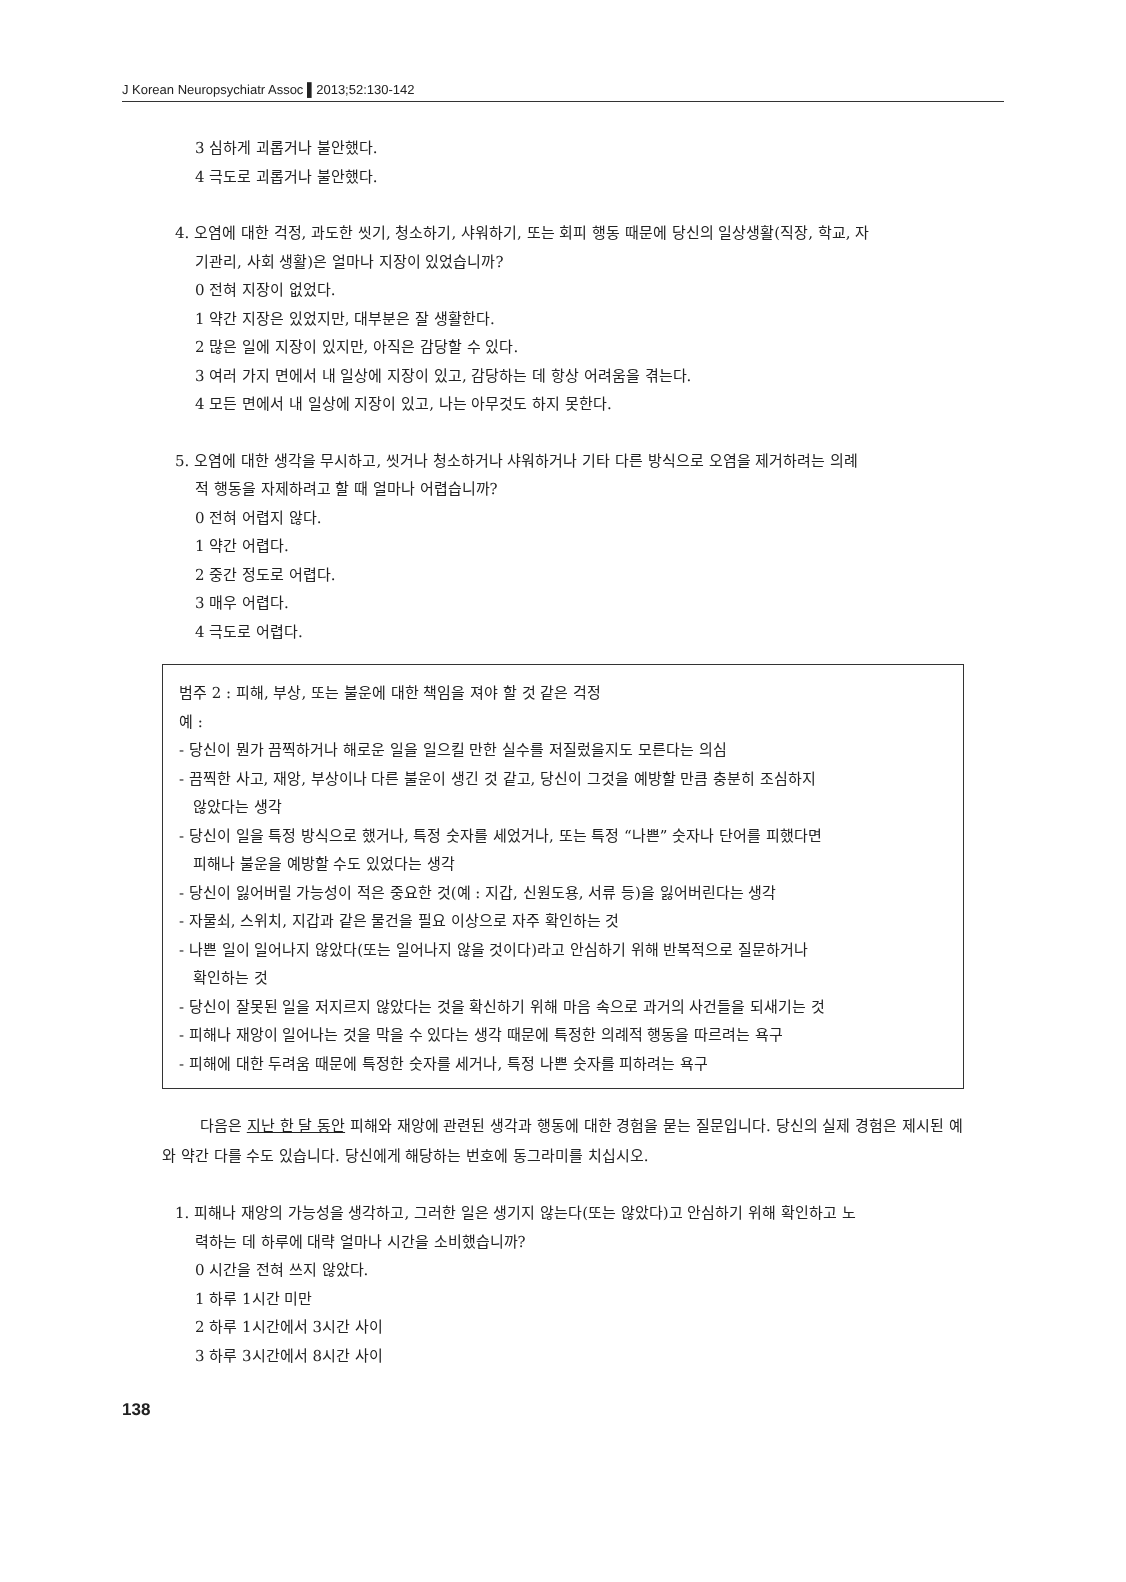J Korean Neuropsychiatr Assoc ▌2013;52:130-142
3 심하게 괴롭거나 불안했다.
4 극도로 괴롭거나 불안했다.
4. 오염에 대한 걱정, 과도한 씻기, 청소하기, 샤워하기, 또는 회피 행동 때문에 당신의 일상생활(직장, 학교, 자
기관리, 사회 생활)은 얼마나 지장이 있었습니까?
0 전혀 지장이 없었다.
1 약간 지장은 있었지만, 대부분은 잘 생활한다.
2 많은 일에 지장이 있지만, 아직은 감당할 수 있다.
3 여러 가지 면에서 내 일상에 지장이 있고, 감당하는 데 항상 어려움을 겪는다.
4 모든 면에서 내 일상에 지장이 있고, 나는 아무것도 하지 못한다.
5. 오염에 대한 생각을 무시하고, 씻거나 청소하거나 샤워하거나 기타 다른 방식으로 오염을 제거하려는 의례
적 행동을 자제하려고 할 때 얼마나 어렵습니까?
0 전혀 어렵지 않다.
1 약간 어렵다.
2 중간 정도로 어렵다.
3 매우 어렵다.
4 극도로 어렵다.
범주 2 : 피해, 부상, 또는 불운에 대한 책임을 져야 할 것 같은 걱정
예 :
- 당신이 뭔가 끔찍하거나 해로운 일을 일으킬 만한 실수를 저질렀을지도 모른다는 의심
- 끔찍한 사고, 재앙, 부상이나 다른 불운이 생긴 것 같고, 당신이 그것을 예방할 만큼 충분히 조심하지
않았다는 생각
- 당신이 일을 특정 방식으로 했거나, 특정 숫자를 세었거나, 또는 특정 “나쁜” 숫자나 단어를 피했다면
피해나 불운을 예방할 수도 있었다는 생각
- 당신이 잃어버릴 가능성이 적은 중요한 것(예 : 지갑, 신원도용, 서류 등)을 잃어버린다는 생각
- 자물쇠, 스위치, 지갑과 같은 물건을 필요 이상으로 자주 확인하는 것
- 나쁜 일이 일어나지 않았다(또는 일어나지 않을 것이다)라고 안심하기 위해 반복적으로 질문하거나
확인하는 것
- 당신이 잘못된 일을 저지르지 않았다는 것을 확신하기 위해 마음 속으로 과거의 사건들을 되새기는 것
- 피해나 재앙이 일어나는 것을 막을 수 있다는 생각 때문에 특정한 의례적 행동을 따르려는 욕구
- 피해에 대한 두려움 때문에 특정한 숫자를 세거나, 특정 나쁜 숫자를 피하려는 욕구
다음은 지난 한 달 동안 피해와 재앙에 관련된 생각과 행동에 대한 경험을 묻는 질문입니다. 당신의 실제 경험은 제시된 예와 약간 다를 수도 있습니다. 당신에게 해당하는 번호에 동그라미를 치십시오.
1. 피해나 재앙의 가능성을 생각하고, 그러한 일은 생기지 않는다(또는 않았다)고 안심하기 위해 확인하고 노
력하는 데 하루에 대략 얼마나 시간을 소비했습니까?
0 시간을 전혀 쓰지 않았다.
1 하루 1시간 미만
2 하루 1시간에서 3시간 사이
3 하루 3시간에서 8시간 사이
138